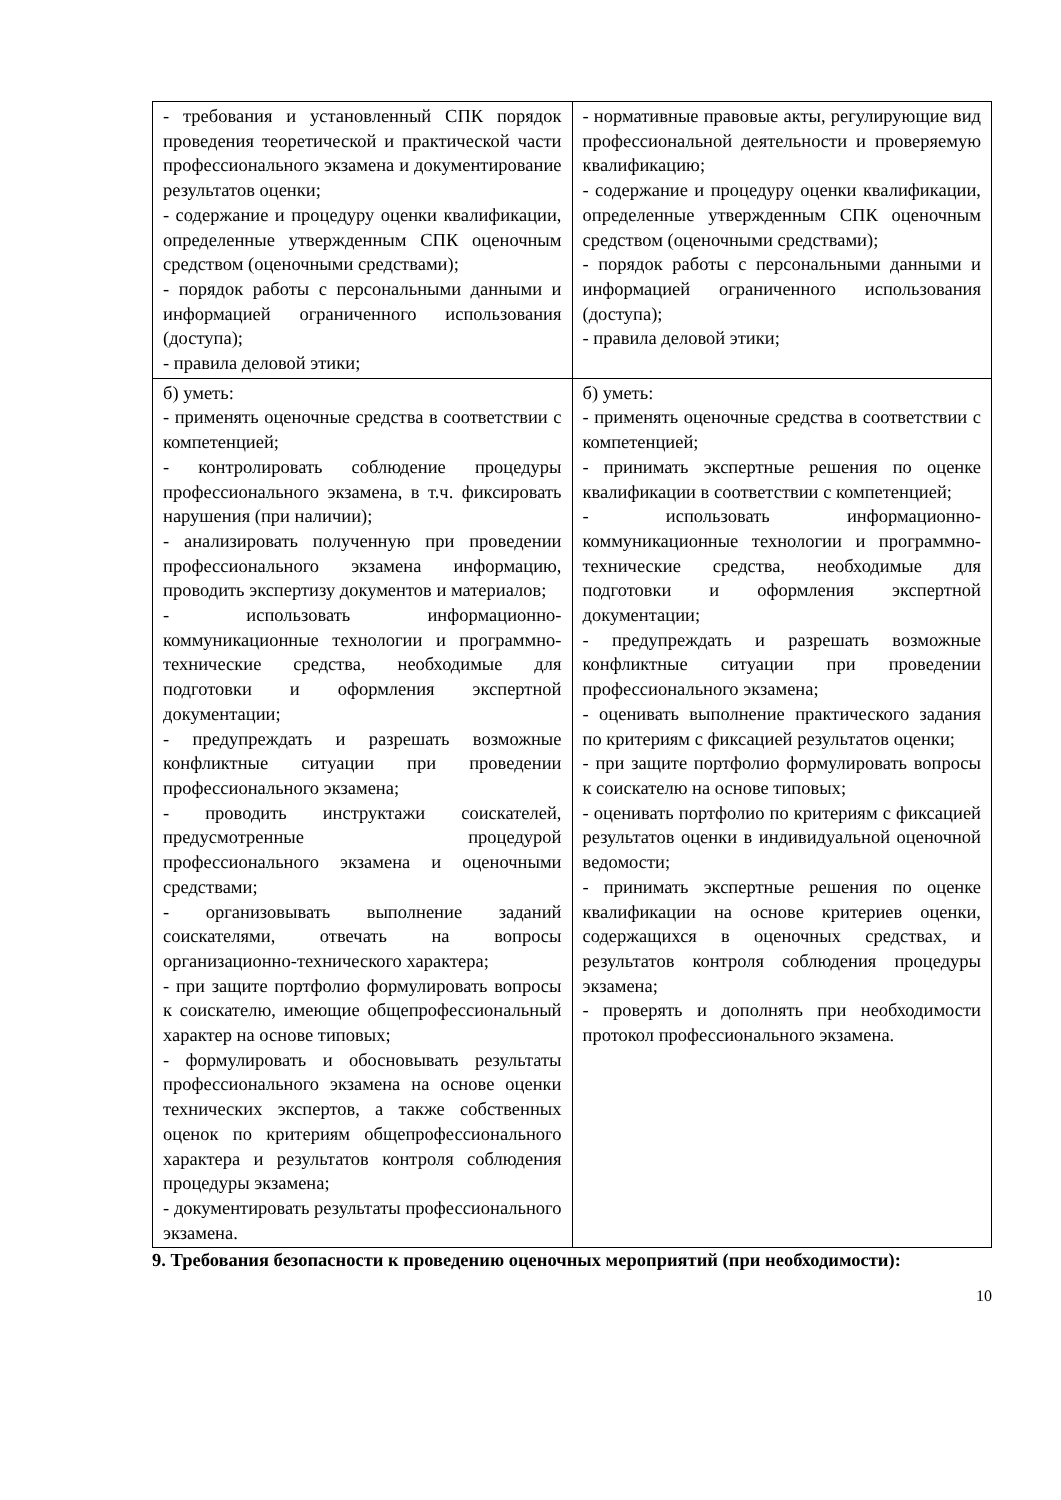| - требования и установленный СПК порядок проведения теоретической и практической части профессионального экзамена и документирование результатов оценки; - содержание и процедуру оценки квалификации, определенные утвержденным СПК оценочным средством (оценочными средствами); - порядок работы с персональными данными и информацией ограниченного использования (доступа); - правила деловой этики; | - нормативные правовые акты, регулирующие вид профессиональной деятельности и проверяемую квалификацию; - содержание и процедуру оценки квалификации, определенные утвержденным СПК оценочным средством (оценочными средствами); - порядок работы с персональными данными и информацией ограниченного использования (доступа); - правила деловой этики; |
| б) уметь: - применять оценочные средства в соответствии с компетенцией; - контролировать соблюдение процедуры профессионального экзамена, в т.ч. фиксировать нарушения (при наличии); - анализировать полученную при проведении профессионального экзамена информацию, проводить экспертизу документов и материалов; - использовать информационно-коммуникационные технологии и программно-технические средства, необходимые для подготовки и оформления экспертной документации; - предупреждать и разрешать возможные конфликтные ситуации при проведении профессионального экзамена; - проводить инструктажи соискателей, предусмотренные процедурой профессионального экзамена и оценочными средствами; - организовывать выполнение заданий соискателями, отвечать на вопросы организационно-технического характера; - при защите портфолио формулировать вопросы к соискателю, имеющие общепрофессиональный характер на основе типовых; - формулировать и обосновывать результаты профессионального экзамена на основе оценки технических экспертов, а также собственных оценок по критериям общепрофессионального характера и результатов контроля соблюдения процедуры экзамена; - документировать результаты профессионального экзамена. | б) уметь: - применять оценочные средства в соответствии с компетенцией; - принимать экспертные решения по оценке квалификации в соответствии с компетенцией; - использовать информационно-коммуникационные технологии и программно-технические средства, необходимые для подготовки и оформления экспертной документации; - предупреждать и разрешать возможные конфликтные ситуации при проведении профессионального экзамена; - оценивать выполнение практического задания по критериям с фиксацией результатов оценки; - при защите портфолио формулировать вопросы к соискателю на основе типовых; - оценивать портфолио по критериям с фиксацией результатов оценки в индивидуальной оценочной ведомости; - принимать экспертные решения по оценке квалификации на основе критериев оценки, содержащихся в оценочных средствах, и результатов контроля соблюдения процедуры экзамена; - проверять и дополнять при необходимости протокол профессионального экзамена. |
9. Требования безопасности к проведению оценочных мероприятий (при необходимости):
10